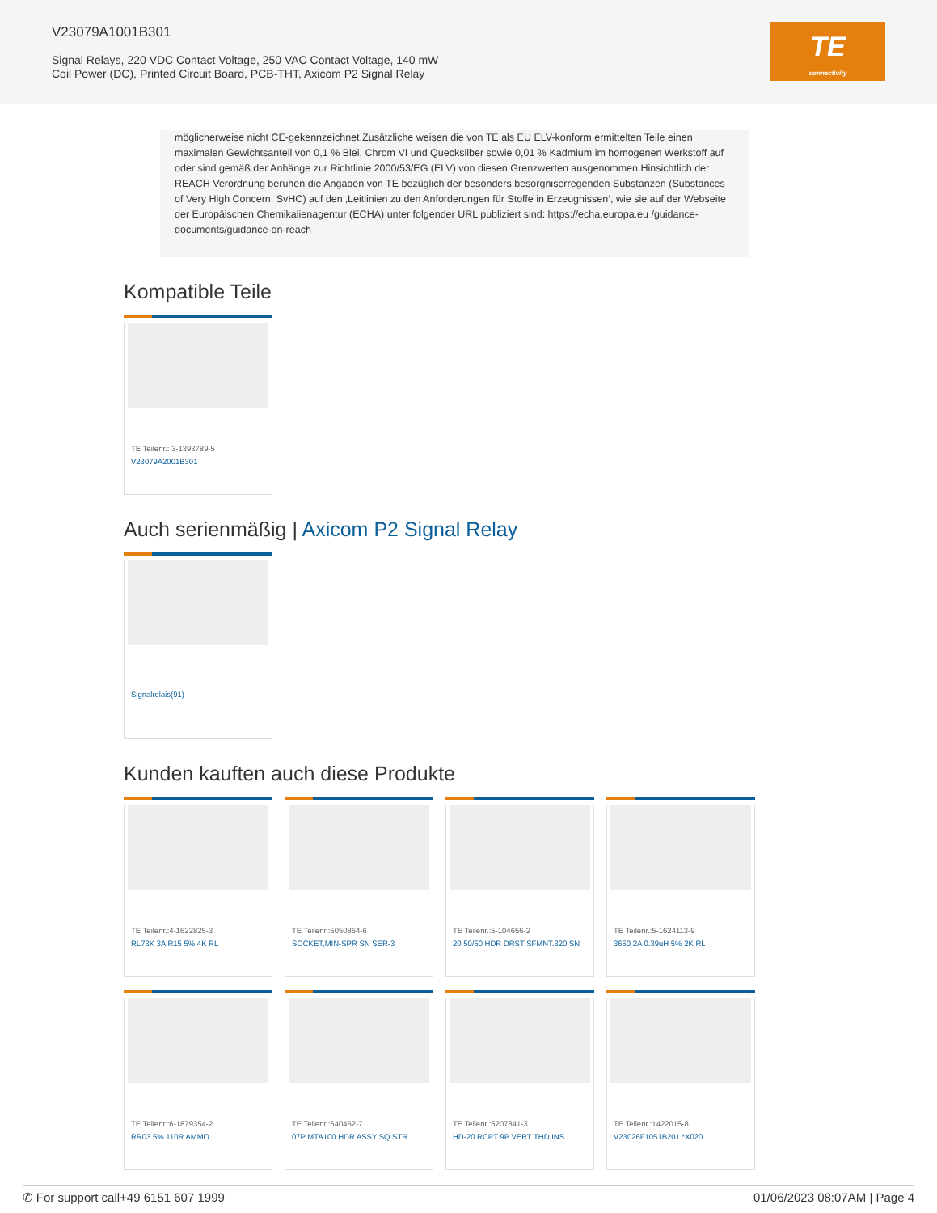V23079A1001B301
Signal Relays, 220 VDC Contact Voltage, 250 VAC Contact Voltage, 140 mW Coil Power (DC), Printed Circuit Board, PCB-THT, Axicom P2 Signal Relay
TE
connectivity
möglicherweise nicht CE-gekennzeichnet.Zusätzliche weisen die von TE als EU ELV-konform ermittelten Teile einen maximalen Gewichtsanteil von 0,1 % Blei, Chrom VI und Quecksilber sowie 0,01 % Kadmium im homogenen Werkstoff auf oder sind gemäß der Anhänge zur Richtlinie 2000/53/EG (ELV) von diesen Grenzwerten ausgenommen.Hinsichtlich der REACH Verordnung beruhen die Angaben von TE bezüglich der besonders besorgniserregenden Substanzen (Substances of Very High Concern, SvHC) auf den ‚Leitlinien zu den Anforderungen für Stoffe in Erzeugnissen‘, wie sie auf der Webseite der Europäischen Chemikalienagentur (ECHA) unter folgender URL publiziert sind: https://echa.europa.eu /guidance-documents/guidance-on-reach
Kompatible Teile
TE Teilenr.: 3-1393789-5
V23079A2001B301
Auch serienmäßig | Axicom P2 Signal Relay
Signalrelais(91)
Kunden kauften auch diese Produkte
TE Teilenr.:4-1622825-3
RL73K 3A R15 5% 4K RL
TE Teilenr.:5050864-6
SOCKET,MIN-SPR SN SER-3
TE Teilenr.:5-104656-2
20 50/50 HDR DRST SFMNT.320 SN
TE Teilenr.:5-1624113-9
3650 2A 0.39uH 5% 2K RL
TE Teilenr.:6-1879354-2
RR03 5% 110R AMMO
TE Teilenr.:640452-7
07P MTA100 HDR ASSY SQ STR
TE Teilenr.:5207841-3
HD-20 RCPT 9P VERT THD INS
TE Teilenr.:1422015-8
V23026F1051B201 *X020
✆ For support call+49 6151 607 1999 01/06/2023 08:07AM | Page 4